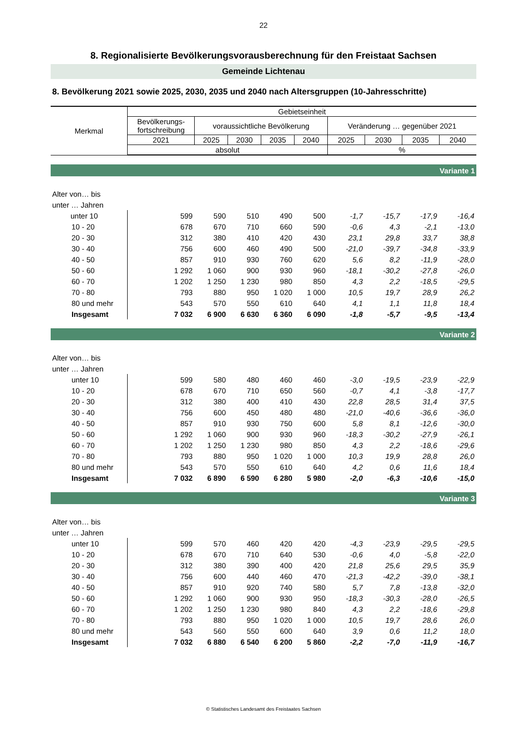22
8. Regionalisierte Bevölkerungsvorausberechnung für den Freistaat Sachsen
Gemeinde Lichtenau
8. Bevölkerung 2021 sowie 2025, 2030, 2035 und 2040 nach Altersgruppen (10-Jahresschritte)
| Merkmal | Gebietseinheit | | | | | | | | |
| --- | --- | --- | --- | --- | --- | --- | --- | --- | --- |
| | Bevölkerungs- fortschreibung | voraussichtliche Bevölkerung | | | | Veränderung … gegenüber 2021 | | | |
| | 2021 | 2025 | 2030 | 2035 | 2040 | 2025 | 2030 | 2035 | 2040 |
| | absolut | | | | | % | | | |
| Variante 1 | | | | | | | | | |
| Alter von… bis | | | | | | | | | |
| unter … Jahren | | | | | | | | | |
| unter 10 | 599 | 590 | 510 | 490 | 500 | -1,7 | -15,7 | -17,9 | -16,4 |
| 10 - 20 | 678 | 670 | 710 | 660 | 590 | -0,6 | 4,3 | -2,1 | -13,0 |
| 20 - 30 | 312 | 380 | 410 | 420 | 430 | 23,1 | 29,8 | 33,7 | 38,8 |
| 30 - 40 | 756 | 600 | 460 | 490 | 500 | -21,0 | -39,7 | -34,8 | -33,9 |
| 40 - 50 | 857 | 910 | 930 | 760 | 620 | 5,6 | 8,2 | -11,9 | -28,0 |
| 50 - 60 | 1 292 | 1 060 | 900 | 930 | 960 | -18,1 | -30,2 | -27,8 | -26,0 |
| 60 - 70 | 1 202 | 1 250 | 1 230 | 980 | 850 | 4,3 | 2,2 | -18,5 | -29,5 |
| 70 - 80 | 793 | 880 | 950 | 1 020 | 1 000 | 10,5 | 19,7 | 28,9 | 26,2 |
| 80 und mehr | 543 | 570 | 550 | 610 | 640 | 4,1 | 1,1 | 11,8 | 18,4 |
| Insgesamt | 7 032 | 6 900 | 6 630 | 6 360 | 6 090 | -1,8 | -5,7 | -9,5 | -13,4 |
| Variante 2 | | | | | | | | | |
| Alter von… bis | | | | | | | | | |
| unter … Jahren | | | | | | | | | |
| unter 10 | 599 | 580 | 480 | 460 | 460 | -3,0 | -19,5 | -23,9 | -22,9 |
| 10 - 20 | 678 | 670 | 710 | 650 | 560 | -0,7 | 4,1 | -3,8 | -17,7 |
| 20 - 30 | 312 | 380 | 400 | 410 | 430 | 22,8 | 28,5 | 31,4 | 37,5 |
| 30 - 40 | 756 | 600 | 450 | 480 | 480 | -21,0 | -40,6 | -36,6 | -36,0 |
| 40 - 50 | 857 | 910 | 930 | 750 | 600 | 5,8 | 8,1 | -12,6 | -30,0 |
| 50 - 60 | 1 292 | 1 060 | 900 | 930 | 960 | -18,3 | -30,2 | -27,9 | -26,1 |
| 60 - 70 | 1 202 | 1 250 | 1 230 | 980 | 850 | 4,3 | 2,2 | -18,6 | -29,6 |
| 70 - 80 | 793 | 880 | 950 | 1 020 | 1 000 | 10,3 | 19,9 | 28,8 | 26,0 |
| 80 und mehr | 543 | 570 | 550 | 610 | 640 | 4,2 | 0,6 | 11,6 | 18,4 |
| Insgesamt | 7 032 | 6 890 | 6 590 | 6 280 | 5 980 | -2,0 | -6,3 | -10,6 | -15,0 |
| Variante 3 | | | | | | | | | |
| Alter von… bis | | | | | | | | | |
| unter … Jahren | | | | | | | | | |
| unter 10 | 599 | 570 | 460 | 420 | 420 | -4,3 | -23,9 | -29,5 | -29,5 |
| 10 - 20 | 678 | 670 | 710 | 640 | 530 | -0,6 | 4,0 | -5,8 | -22,0 |
| 20 - 30 | 312 | 380 | 390 | 400 | 420 | 21,8 | 25,6 | 29,5 | 35,9 |
| 30 - 40 | 756 | 600 | 440 | 460 | 470 | -21,3 | -42,2 | -39,0 | -38,1 |
| 40 - 50 | 857 | 910 | 920 | 740 | 580 | 5,7 | 7,8 | -13,8 | -32,0 |
| 50 - 60 | 1 292 | 1 060 | 900 | 930 | 950 | -18,3 | -30,3 | -28,0 | -26,5 |
| 60 - 70 | 1 202 | 1 250 | 1 230 | 980 | 840 | 4,3 | 2,2 | -18,6 | -29,8 |
| 70 - 80 | 793 | 880 | 950 | 1 020 | 1 000 | 10,5 | 19,7 | 28,6 | 26,0 |
| 80 und mehr | 543 | 560 | 550 | 600 | 640 | 3,9 | 0,6 | 11,2 | 18,0 |
| Insgesamt | 7 032 | 6 880 | 6 540 | 6 200 | 5 860 | -2,2 | -7,0 | -11,9 | -16,7 |
© Statistisches Landesamt des Freistaates Sachsen